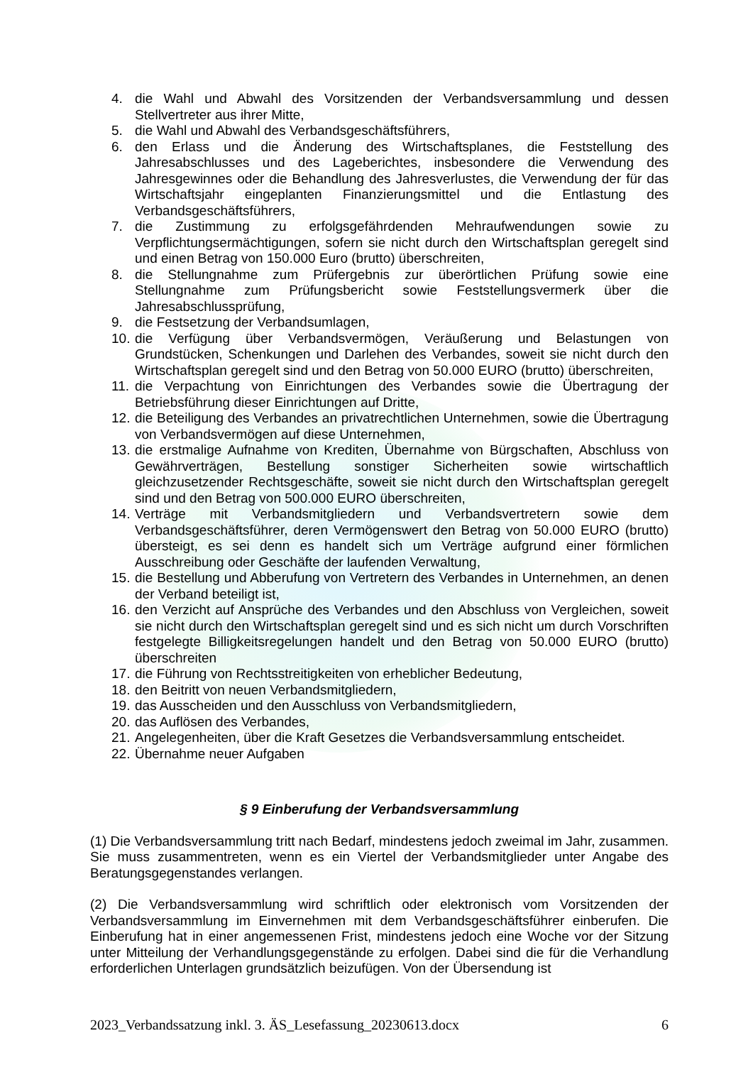4. die Wahl und Abwahl des Vorsitzenden der Verbandsversammlung und dessen Stellvertreter aus ihrer Mitte,
5. die Wahl und Abwahl des Verbandsgeschäftsführers,
6. den Erlass und die Änderung des Wirtschaftsplanes, die Feststellung des Jahresabschlusses und des Lageberichtes, insbesondere die Verwendung des Jahresgewinnes oder die Behandlung des Jahresverlustes, die Verwendung der für das Wirtschaftsjahr eingeplanten Finanzierungsmittel und die Entlastung des Verbandsgeschäftsführers,
7. die Zustimmung zu erfolgsgefährdenden Mehraufwendungen sowie zu Verpflichtungsermächtigungen, sofern sie nicht durch den Wirtschaftsplan geregelt sind und einen Betrag von 150.000 Euro (brutto) überschreiten,
8. die Stellungnahme zum Prüfergebnis zur überörtlichen Prüfung sowie eine Stellungnahme zum Prüfungsbericht sowie Feststellungsvermerk über die Jahresabschlussprüfung,
9. die Festsetzung der Verbandsumlagen,
10. die Verfügung über Verbandsvermögen, Veräußerung und Belastungen von Grundstücken, Schenkungen und Darlehen des Verbandes, soweit sie nicht durch den Wirtschaftsplan geregelt sind und den Betrag von 50.000 EURO (brutto) überschreiten,
11. die Verpachtung von Einrichtungen des Verbandes sowie die Übertragung der Betriebsführung dieser Einrichtungen auf Dritte,
12. die Beteiligung des Verbandes an privatrechtlichen Unternehmen, sowie die Übertragung von Verbandsvermögen auf diese Unternehmen,
13. die erstmalige Aufnahme von Krediten, Übernahme von Bürgschaften, Abschluss von Gewährverträgen, Bestellung sonstiger Sicherheiten sowie wirtschaftlich gleichzusetzender Rechtsgeschäfte, soweit sie nicht durch den Wirtschaftsplan geregelt sind und den Betrag von 500.000 EURO überschreiten,
14. Verträge mit Verbandsmitgliedern und Verbandsvertretern sowie dem Verbandsgeschäftsführer, deren Vermögenswert den Betrag von 50.000 EURO (brutto) übersteigt, es sei denn es handelt sich um Verträge aufgrund einer förmlichen Ausschreibung oder Geschäfte der laufenden Verwaltung,
15. die Bestellung und Abberufung von Vertretern des Verbandes in Unternehmen, an denen der Verband beteiligt ist,
16. den Verzicht auf Ansprüche des Verbandes und den Abschluss von Vergleichen, soweit sie nicht durch den Wirtschaftsplan geregelt sind und es sich nicht um durch Vorschriften festgelegte Billigkeitsregelungen handelt und den Betrag von 50.000 EURO (brutto) überschreiten
17. die Führung von Rechtsstreitigkeiten von erheblicher Bedeutung,
18. den Beitritt von neuen Verbandsmitgliedern,
19. das Ausscheiden und den Ausschluss von Verbandsmitgliedern,
20. das Auflösen des Verbandes,
21. Angelegenheiten, über die Kraft Gesetzes die Verbandsversammlung entscheidet.
22. Übernahme neuer Aufgaben
§ 9 Einberufung der Verbandsversammlung
(1) Die Verbandsversammlung tritt nach Bedarf, mindestens jedoch zweimal im Jahr, zusammen. Sie muss zusammentreten, wenn es ein Viertel der Verbandsmitglieder unter Angabe des Beratungsgegenstandes verlangen.
(2) Die Verbandsversammlung wird schriftlich oder elektronisch vom Vorsitzenden der Verbandsversammlung im Einvernehmen mit dem Verbandsgeschäftsführer einberufen. Die Einberufung hat in einer angemessenen Frist, mindestens jedoch eine Woche vor der Sitzung unter Mitteilung der Verhandlungsgegenstände zu erfolgen. Dabei sind die für die Verhandlung erforderlichen Unterlagen grundsätzlich beizufügen. Von der Übersendung ist
2023_Verbandssatzung inkl. 3. ÄS_Lesefassung_20230613.docx 6